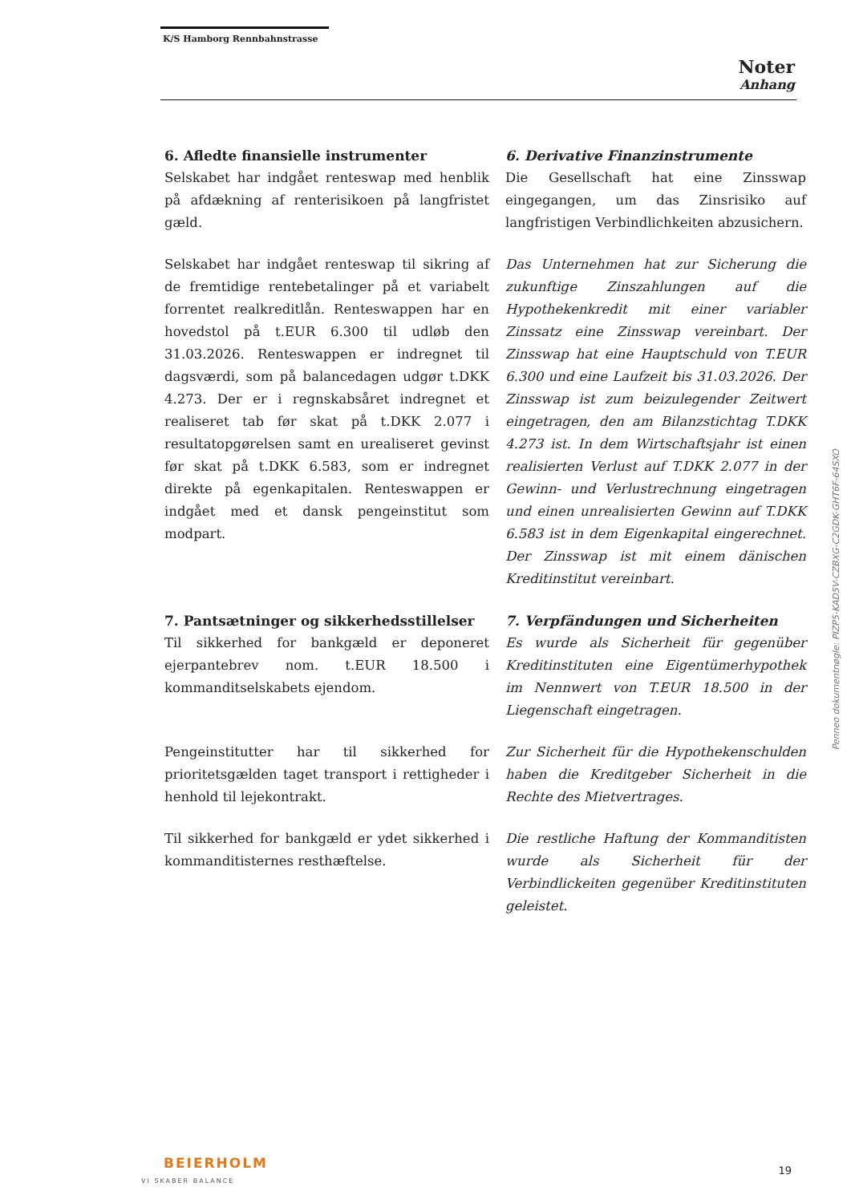K/S Hamborg Rennbahnstrasse
Noter
Anhang
6. Afledte finansielle instrumenter
Selskabet har indgået renteswap med henblik på afdækning af renterisikoen på langfristet gæld.
6. Derivative Finanzinstrumente
Die Gesellschaft hat eine Zinsswap eingegangen, um das Zinsrisiko auf langfristigen Verbindlichkeiten abzusichern.
Selskabet har indgået renteswap til sikring af de fremtidige rentebetalinger på et variabelt forrentet realkreditlån. Renteswappen har en hovedstol på t.EUR 6.300 til udløb den 31.03.2026. Renteswappen er indregnet til dagsværdi, som på balancedagen udgør t.DKK 4.273. Der er i regnskabsåret indregnet et realiseret tab før skat på t.DKK 2.077 i resultatopgørelsen samt en urealiseret gevinst før skat på t.DKK 6.583, som er indregnet direkte på egenkapitalen. Renteswappen er indgået med et dansk pengeinstitut som modpart.
Das Unternehmen hat zur Sicherung die zukunftige Zinszahlungen auf die Hypothekenkredit mit einer variabler Zinssatz eine Zinsswap vereinbart. Der Zinsswap hat eine Hauptschuld von T.EUR 6.300 und eine Laufzeit bis 31.03.2026. Der Zinsswap ist zum beizulegender Zeitwert eingetragen, den am Bilanzstichtag T.DKK 4.273 ist. In dem Wirtschaftsjahr ist einen realisierten Verlust auf T.DKK 2.077 in der Gewinn- und Verlustrechnung eingetragen und einen unrealisierten Gewinn auf T.DKK 6.583 ist in dem Eigenkapital eingerechnet. Der Zinsswap ist mit einem dänischen Kreditinstitut vereinbart.
7. Pantsætninger og sikkerhedsstillelser
Til sikkerhed for bankgæld er deponeret ejerpantebrev nom. t.EUR 18.500 i kommanditselskabets ejendom.
7. Verpfändungen und Sicherheiten
Es wurde als Sicherheit für gegenüber Kreditinstituten eine Eigentümerhypothek im Nennwert von T.EUR 18.500 in der Liegenschaft eingetragen.
Pengeinstitutter har til sikkerhed for prioritetsgælden taget transport i rettigheder i henhold til lejekontrakt.
Zur Sicherheit für die Hypothekenschulden haben die Kreditgeber Sicherheit in die Rechte des Mietvertrages.
Til sikkerhed for bankgæld er ydet sikkerhed i kommanditisternes resthæftelse.
Die restliche Haftung der Kommanditisten wurde als Sicherheit für der Verbindlickeiten gegenüber Kreditinstituten geleistet.
Penneo dokumentnøgle: PIZP5-KAD5V-CZBXG-C2GDK-GHT6F-64SXO
BEIERHOLM
VI SKABER BALANCE
19